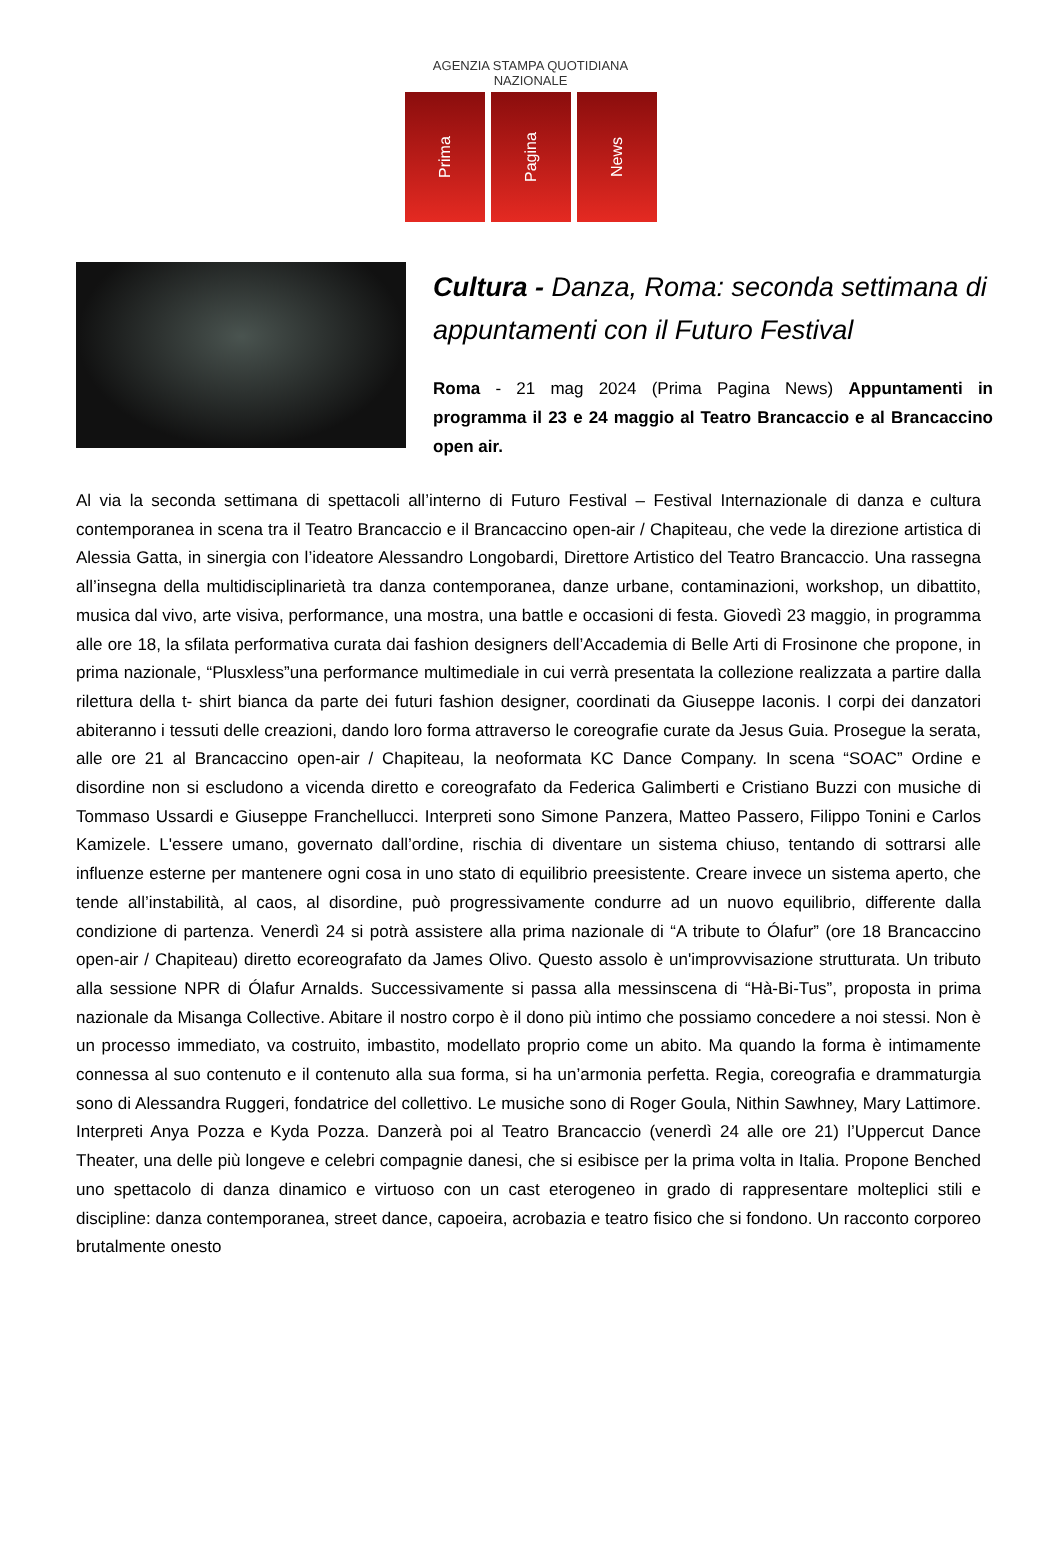AGENZIA STAMPA QUOTIDIANA NAZIONALE
Prima
Pagina
News
Cultura - Danza, Roma: seconda settimana di appuntamenti con il Futuro Festival
Roma - 21 mag 2024 (Prima Pagina News) Appuntamenti in programma il 23 e 24 maggio al Teatro Brancaccio e al Brancaccino open air.
Al via la seconda settimana di spettacoli all’interno di Futuro Festival – Festival Internazionale di danza e cultura contemporanea in scena tra il Teatro Brancaccio e il Brancaccino open-air / Chapiteau, che vede la direzione artistica di Alessia Gatta, in sinergia con l’ideatore Alessandro Longobardi, Direttore Artistico del Teatro Brancaccio. Una rassegna all’insegna della multidisciplinarietà tra danza contemporanea, danze urbane, contaminazioni, workshop, un dibattito, musica dal vivo, arte visiva, performance, una mostra, una battle e occasioni di festa. Giovedì 23 maggio, in programma alle ore 18, la sfilata performativa curata dai fashion designers dell’Accademia di Belle Arti di Frosinone che propone, in prima nazionale, “Plusxless”una performance multimediale in cui verrà presentata la collezione realizzata a partire dalla rilettura della t- shirt bianca da parte dei futuri fashion designer, coordinati da Giuseppe Iaconis. I corpi dei danzatori abiteranno i tessuti delle creazioni, dando loro forma attraverso le coreografie curate da Jesus Guia. Prosegue la serata, alle ore 21 al Brancaccino open-air / Chapiteau, la neoformata KC Dance Company. In scena “SOAC” Ordine e disordine non si escludono a vicenda diretto e coreografato da Federica Galimberti e Cristiano Buzzi con musiche di Tommaso Ussardi e Giuseppe Franchellucci. Interpreti sono Simone Panzera, Matteo Passero, Filippo Tonini e Carlos Kamizele. L'essere umano, governato dall’ordine, rischia di diventare un sistema chiuso, tentando di sottrarsi alle influenze esterne per mantenere ogni cosa in uno stato di equilibrio preesistente. Creare invece un sistema aperto, che tende all’instabilità, al caos, al disordine, può progressivamente condurre ad un nuovo equilibrio, differente dalla condizione di partenza. Venerdì 24 si potrà assistere alla prima nazionale di “A tribute to Ólafur” (ore 18 Brancaccino open-air / Chapiteau) diretto ecoreografato da James Olivo. Questo assolo è un'improvvisazione strutturata. Un tributo alla sessione NPR di Ólafur Arnalds. Successivamente si passa alla messinscena di “Hà-Bi-Tus”, proposta in prima nazionale da Misanga Collective. Abitare il nostro corpo è il dono più intimo che possiamo concedere a noi stessi. Non è un processo immediato, va costruito, imbastito, modellato proprio come un abito. Ma quando la forma è intimamente connessa al suo contenuto e il contenuto alla sua forma, si ha un’armonia perfetta. Regia, coreografia e drammaturgia sono di Alessandra Ruggeri, fondatrice del collettivo. Le musiche sono di Roger Goula, Nithin Sawhney, Mary Lattimore. Interpreti Anya Pozza e Kyda Pozza. Danzerà poi al Teatro Brancaccio (venerdì 24 alle ore 21) l’Uppercut Dance Theater, una delle più longeve e celebri compagnie danesi, che si esibisce per la prima volta in Italia. Propone Benched uno spettacolo di danza dinamico e virtuoso con un cast eterogeneo in grado di rappresentare molteplici stili e discipline: danza contemporanea, street dance, capoeira, acrobazia e teatro fisico che si fondono. Un racconto corporeo brutalmente onesto